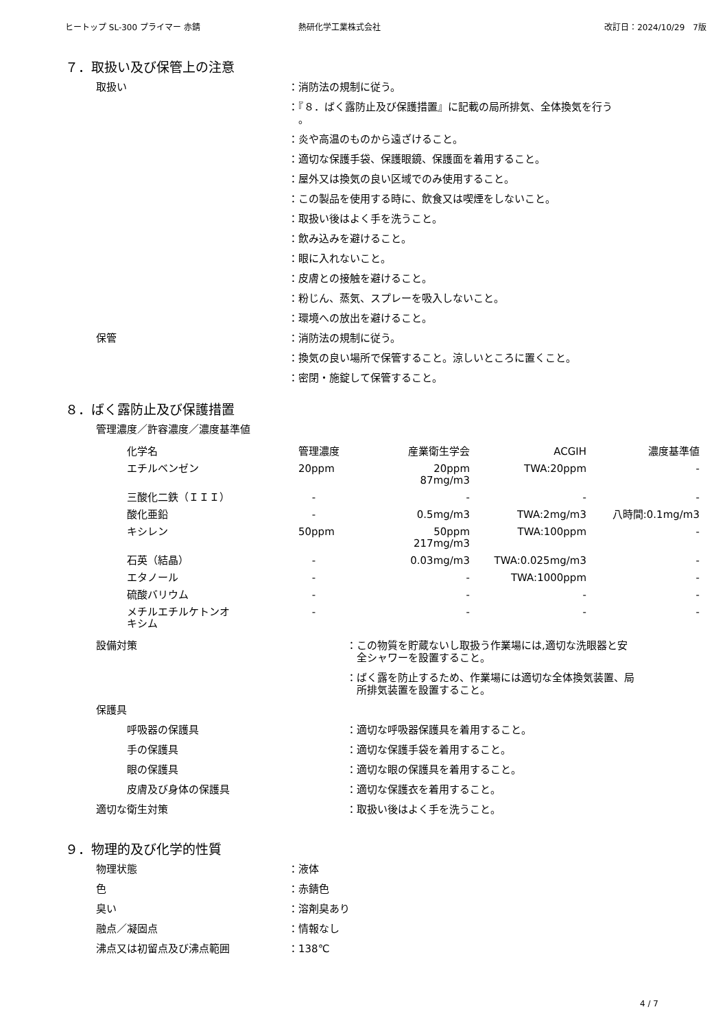ヒートップ SL-300 プライマー 赤錆 熱研化学工業株式会社 改訂日：2024/10/29　7版
７．取扱い及び保管上の注意
取扱い ：消防法の規制に従う。
：『８．ばく露防止及び保護措置』に記載の局所排気、全体換気を行う
　。
：炎や高温のものから遠ざけること。
：適切な保護手袋、保護眼鏡、保護面を着用すること。
：屋外又は換気の良い区域でのみ使用すること。
：この製品を使用する時に、飲食又は喫煙をしないこと。
：取扱い後はよく手を洗うこと。
：飲み込みを避けること。
：眼に入れないこと。
：皮膚との接触を避けること。
：粉じん、蒸気、スプレーを吸入しないこと。
：環境への放出を避けること。
保管 ：消防法の規制に従う。
：換気の良い場所で保管すること。涼しいところに置くこと。
：密閉・施錠して保管すること。
８．ばく露防止及び保護措置
管理濃度／許容濃度／濃度基準値
| 化学名 | 管理濃度 | 産業衛生学会 | ACGIH | 濃度基準値 |
| エチルベンゼン | 20ppm | 20ppm 87mg/m3 | TWA:20ppm | - |
| 三酸化二鉄（ＩＩＩ） | - | - | - | - |
| 酸化亜鉛 | - | 0.5mg/m3 | TWA:2mg/m3 | 八時間:0.1mg/m3 |
| キシレン | 50ppm | 50ppm 217mg/m3 | TWA:100ppm | - |
| 石英（結晶） | - | 0.03mg/m3 | TWA:0.025mg/m3 | - |
| エタノール | - | - | TWA:1000ppm | - |
| 硫酸バリウム | - | - | - | - |
| メチルエチルケトンオ キシム | - | - | - | - |
設備対策 ：この物質を貯蔵ないし取扱う作業場には,適切な洗眼器と安
　全シャワーを設置すること。
：ばく露を防止するため、作業場には適切な全体換気装置、局
　所排気装置を設置すること。
保護具
呼吸器の保護具 ：適切な呼吸器保護具を着用すること。
手の保護具 ：適切な保護手袋を着用すること。
眼の保護具 ：適切な眼の保護具を着用すること。
皮膚及び身体の保護具 ：適切な保護衣を着用すること。
適切な衛生対策 ：取扱い後はよく手を洗うこと。
９．物理的及び化学的性質
物理状態 ：液体
色 ：赤錆色
臭い ：溶剤臭あり
融点／凝固点 ：情報なし
沸点又は初留点及び沸点範囲 ：138℃
4 / 7